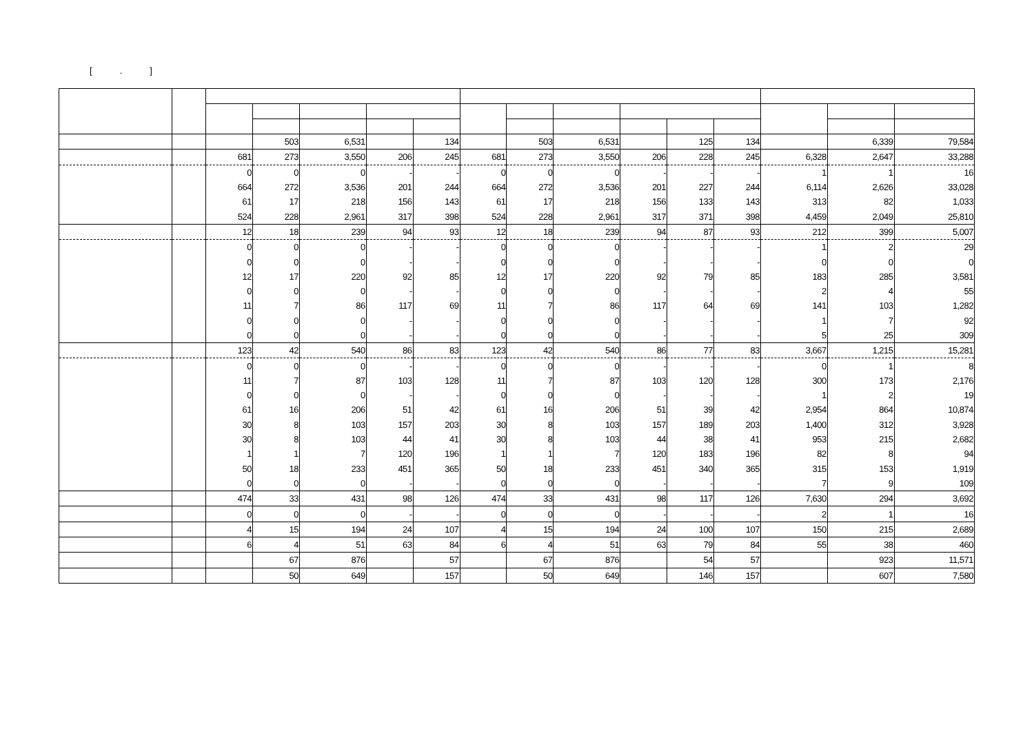[.]
| | | | 503 | 6,531 | | 134 | | 503 | 6,531 | | 125 | 134 | | 6,339 | 79,584 |
| | | 681 | 273 | 3,550 | 206 | 245 | 681 | 273 | 3,550 | 206 | 228 | 245 | 6,328 | 2,647 | 33,288 |
| | | 0 | 0 | 0 | - | - | 0 | 0 | 0 | - | - | - | 1 | 1 | 16 |
| | | 664 | 272 | 3,536 | 201 | 244 | 664 | 272 | 3,536 | 201 | 227 | 244 | 6,114 | 2,626 | 33,028 |
| | | 61 | 17 | 218 | 156 | 143 | 61 | 17 | 218 | 156 | 133 | 143 | 313 | 82 | 1,033 |
| | | 524 | 228 | 2,961 | 317 | 398 | 524 | 228 | 2,961 | 317 | 371 | 398 | 4,459 | 2,049 | 25,810 |
| | | 12 | 18 | 239 | 94 | 93 | 12 | 18 | 239 | 94 | 87 | 93 | 212 | 399 | 5,007 |
| | | 0 | 0 | 0 | - | - | 0 | 0 | 0 | - | - | - | 1 | 2 | 29 |
| | | 0 | 0 | 0 | - | - | 0 | 0 | 0 | - | - | - | 0 | 0 | 0 |
| | | 12 | 17 | 220 | 92 | 85 | 12 | 17 | 220 | 92 | 79 | 85 | 183 | 285 | 3,581 |
| | | 0 | 0 | 0 | - | - | 0 | 0 | 0 | - | - | - | 2 | 4 | 55 |
| | | 11 | 7 | 86 | 117 | 69 | 11 | 7 | 86 | 117 | 64 | 69 | 141 | 103 | 1,282 |
| | | 0 | 0 | 0 | - | - | 0 | 0 | 0 | - | - | - | 1 | 7 | 92 |
| | | 0 | 0 | 0 | - | - | 0 | 0 | 0 | - | - | - | 5 | 25 | 309 |
| | | 123 | 42 | 540 | 86 | 83 | 123 | 42 | 540 | 86 | 77 | 83 | 3,667 | 1,215 | 15,281 |
| | | 0 | 0 | 0 | - | - | 0 | 0 | 0 | - | - | - | 0 | 1 | 8 |
| | | 11 | 7 | 87 | 103 | 128 | 11 | 7 | 87 | 103 | 120 | 128 | 300 | 173 | 2,176 |
| | | 0 | 0 | 0 | - | - | 0 | 0 | 0 | - | - | - | 1 | 2 | 19 |
| | | 61 | 16 | 206 | 51 | 42 | 61 | 16 | 206 | 51 | 39 | 42 | 2,954 | 864 | 10,874 |
| | | 30 | 8 | 103 | 157 | 203 | 30 | 8 | 103 | 157 | 189 | 203 | 1,400 | 312 | 3,928 |
| | | 30 | 8 | 103 | 44 | 41 | 30 | 8 | 103 | 44 | 38 | 41 | 953 | 215 | 2,682 |
| | | 1 | 1 | 7 | 120 | 196 | 1 | 1 | 7 | 120 | 183 | 196 | 82 | 8 | 94 |
| | | 50 | 18 | 233 | 451 | 365 | 50 | 18 | 233 | 451 | 340 | 365 | 315 | 153 | 1,919 |
| | | 0 | 0 | 0 | - | - | 0 | 0 | 0 | - | - | - | 7 | 9 | 109 |
| | | 474 | 33 | 431 | 98 | 126 | 474 | 33 | 431 | 98 | 117 | 126 | 7,630 | 294 | 3,692 |
| | | 0 | 0 | 0 | - | - | 0 | 0 | 0 | - | - | - | 2 | 1 | 16 |
| | | 4 | 15 | 194 | 24 | 107 | 4 | 15 | 194 | 24 | 100 | 107 | 150 | 215 | 2,689 |
| | | 6 | 4 | 51 | 63 | 84 | 6 | 4 | 51 | 63 | 79 | 84 | 55 | 38 | 460 |
| | | | 67 | 876 | | 57 | | 67 | 876 | | 54 | 57 | | 923 | 11,571 |
| | | | 50 | 649 | | 157 | | 50 | 649 | | 146 | 157 | | 607 | 7,580 |